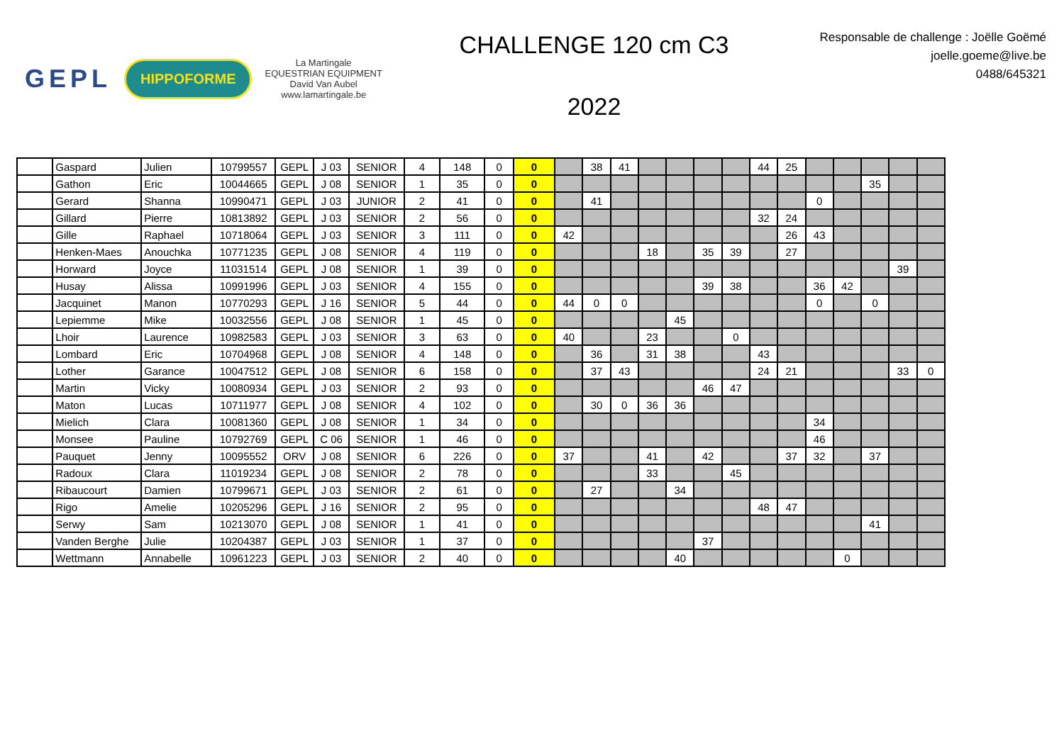GEPL HIPPOFORME La Martingale
EQUESTRIAN EQUIPMENT
David Van Aubel
www.lamartingale.be
CHALLENGE 120 cm C3
2022
Responsable de challenge : Joëlle Goëmé
joelle.goeme@live.be
0488/645321
| | Gaspard | Julien | 10799557 | GEPL | J 03 | SENIOR | 4 | 148 | 0 | 0 | | 38 | 41 | | | | | 44 | 25 | | | | | |
| | Gathon | Eric | 10044665 | GEPL | J 08 | SENIOR | 1 | 35 | 0 | 0 | | | | | | | | | | | | 35 | | |
| | Gerard | Shanna | 10990471 | GEPL | J 03 | JUNIOR | 2 | 41 | 0 | 0 | | 41 | | | | | | | | 0 | | | | |
| | Gillard | Pierre | 10813892 | GEPL | J 03 | SENIOR | 2 | 56 | 0 | 0 | | | | | | | | 32 | 24 | | | | | |
| | Gille | Raphael | 10718064 | GEPL | J 03 | SENIOR | 3 | 111 | 0 | 0 | 42 | | | | | | | | 26 | 43 | | | | |
| | Henken-Maes | Anouchka | 10771235 | GEPL | J 08 | SENIOR | 4 | 119 | 0 | 0 | | | | 18 | | 35 | 39 | | 27 | | | | | |
| | Horward | Joyce | 11031514 | GEPL | J 08 | SENIOR | 1 | 39 | 0 | 0 | | | | | | | | | | | | | 39 | |
| | Husay | Alissa | 10991996 | GEPL | J 03 | SENIOR | 4 | 155 | 0 | 0 | | | | | | 39 | 38 | | | 36 | 42 | | | |
| | Jacquinet | Manon | 10770293 | GEPL | J 16 | SENIOR | 5 | 44 | 0 | 0 | 44 | 0 | 0 | | | | | | | 0 | | 0 | | |
| | Lepiemme | Mike | 10032556 | GEPL | J 08 | SENIOR | 1 | 45 | 0 | 0 | | | | | 45 | | | | | | | | | |
| | Lhoir | Laurence | 10982583 | GEPL | J 03 | SENIOR | 3 | 63 | 0 | 0 | 40 | | | 23 | | | 0 | | | | | | | |
| | Lombard | Eric | 10704968 | GEPL | J 08 | SENIOR | 4 | 148 | 0 | 0 | | 36 | | 31 | 38 | | | 43 | | | | | | |
| | Lother | Garance | 10047512 | GEPL | J 08 | SENIOR | 6 | 158 | 0 | 0 | | 37 | 43 | | | | | 24 | 21 | | | | 33 | 0 |
| | Martin | Vicky | 10080934 | GEPL | J 03 | SENIOR | 2 | 93 | 0 | 0 | | | | | | 46 | 47 | | | | | | | |
| | Maton | Lucas | 10711977 | GEPL | J 08 | SENIOR | 4 | 102 | 0 | 0 | | 30 | 0 | 36 | 36 | | | | | | | | | |
| | Mielich | Clara | 10081360 | GEPL | J 08 | SENIOR | 1 | 34 | 0 | 0 | | | | | | | | | | 34 | | | | |
| | Monsee | Pauline | 10792769 | GEPL | C 06 | SENIOR | 1 | 46 | 0 | 0 | | | | | | | | | | 46 | | | | |
| | Pauquet | Jenny | 10095552 | ORV | J 08 | SENIOR | 6 | 226 | 0 | 0 | 37 | | | 41 | | 42 | | | 37 | 32 | | 37 | | |
| | Radoux | Clara | 11019234 | GEPL | J 08 | SENIOR | 2 | 78 | 0 | 0 | | | | 33 | | | 45 | | | | | | | |
| | Ribaucourt | Damien | 10799671 | GEPL | J 03 | SENIOR | 2 | 61 | 0 | 0 | | 27 | | | 34 | | | | | | | | | |
| | Rigo | Amelie | 10205296 | GEPL | J 16 | SENIOR | 2 | 95 | 0 | 0 | | | | | | | | 48 | 47 | | | | | |
| | Serwy | Sam | 10213070 | GEPL | J 08 | SENIOR | 1 | 41 | 0 | 0 | | | | | | | | | | | | 41 | | |
| | Vanden Berghe | Julie | 10204387 | GEPL | J 03 | SENIOR | 1 | 37 | 0 | 0 | | | | | | 37 | | | | | | | | |
| | Wettmann | Annabelle | 10961223 | GEPL | J 03 | SENIOR | 2 | 40 | 0 | 0 | | | | | 40 | | | | | | 0 | | | |